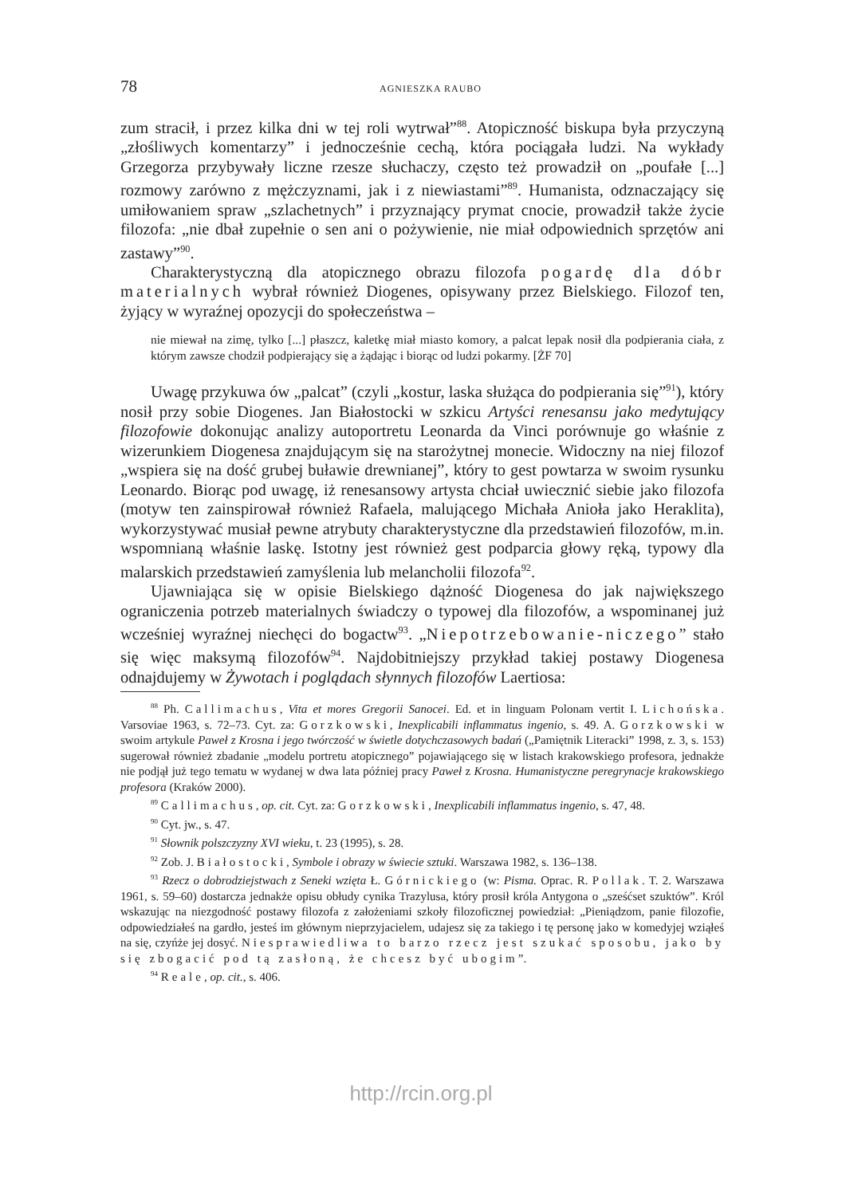78 AGNIESZKA RAUBO
zum stracił, i przez kilka dni w tej roli wytrwał”<sup>88</sup>. Atopiczność biskupa była przyczyną „złośliwych komentarzy” i jednocześnie cechą, która pociągała ludzi. Na wykłady Grzegorza przybywały liczne rzesze słuchaczy, często też prowadził on „poufałe [...] rozmowy zarówno z mężczyznami, jak i z niewiastami”<sup>89</sup>. Humanista, odznaczający się umiłowaniem spraw „szlachetnych” i przyznający prymat cnocie, prowadził także życie filozofa: „nie dbał zupełnie o sen ani o pożywienie, nie miał odpowiednich sprzętów ani zastawy”<sup>90</sup>.
Charakterystyczną dla atopicznego obrazu filozofa pogardę dla dóbr materialnych wybrał również Diogenes, opisywany przez Bielskiego. Filozof ten, żyjący w wyraźnej opozycji do społeczeństwa –
nie miewał na zimę, tylko [...] płaszcz, kaletkę miał miasto komory, a palcat lepak nosił dla podpierania ciała, z którym zawsze chodził podpierający się a żądając i biorąc od ludzi pokarmy. [ŻF 70]
Uwagę przykuwa ów „palcat” (czyli „kostur, laska służąca do podpierania się”<sup>91</sup>), który nosił przy sobie Diogenes. Jan Białostocki w szkicu Artyści renesansu jako medytujący filozofowie dokonując analizy autoportretu Leonarda da Vinci porównuje go właśnie z wizerunkiem Diogenesa znajdującym się na starożytnej monecie. Widoczny na niej filozof „wspiera się na dość grubej buławie drewnianej”, który to gest powtarza w swoim rysunku Leonardo. Biorąc pod uwagę, iż renesansowy artysta chciał uwiecznić siebie jako filozofa (motyw ten zainspirował również Rafaela, malującego Michała Anioła jako Heraklita), wykorzystywać musiał pewne atrybuty charakterystyczne dla przedstawień filozofów, m.in. wspomnianą właśnie laskę. Istotny jest również gest podparcia głowy ręką, typowy dla malarskich przedstawień zamyślenia lub melancholii filozofa<sup>92</sup>.
Ujawniająca się w opisie Bielskiego dążność Diogenesa do jak największego ograniczenia potrzeb materialnych świadczy o typowej dla filozofów, a wspominanej już wcześniej wyraźnej niechęci do bogactw<sup>93</sup>. „Niepotrzebowanie-niczego” stało się więc maksymą filozofów<sup>94</sup>. Najdobitniejszy przykład takiej postawy Diogenesa odnajdujemy w Żywotach i poglądach słynnych filozofów Laertiosa:
<sup>88</sup> Ph. Callimachus, Vita et mores Gregorii Sanocei. Ed. et in linguam Polonam vertit I. Lichońska. Varsoviae 1963, s. 72–73. Cyt. za: Gorzkowski, Inexplicabili inflammatus ingenio, s. 49. A. Gorzkowski w swoim artykule Paweł z Krosna i jego twórczość w świetle dotychczasowych badań („Pamiętnik Literacki” 1998, z. 3, s. 153) sugerował również zbadanie „modelu portretu atopicznego” pojawiającego się w listach krakowskiego profesora, jednakże nie podjął już tego tematu w wydanej w dwa lata później pracy Paweł z Krosna. Humanistyczne peregrynacje krakowskiego profesora (Kraków 2000).
<sup>89</sup> Callimachus, op. cit. Cyt. za: Gorzkowski, Inexplicabili inflammatus ingenio, s. 47, 48.
<sup>90</sup> Cyt. jw., s. 47.
<sup>91</sup> Słownik polszczyzny XVI wieku, t. 23 (1995), s. 28.
<sup>92</sup> Zob. J. Białostocki, Symbole i obrazy w świecie sztuki. Warszawa 1982, s. 136–138.
<sup>93</sup> Rzecz o dobrodziejstwach z Seneki wzięta Ł. Górnickiego (w: Pisma. Oprac. R. Pollak. T. 2. Warszawa 1961, s. 59–60) dostarcza jednakże opisu obłudy cynika Trazylusa, który prosił króla Antygona o „sześćset szuktów”. Król wskazując na niezgodność postawy filozofa z założeniami szkoły filozoficznej powiedział: „Pieniądzom, panie filozofie, odpowiedziałeś na gardło, jesteś im głównym nieprzyjacielem, udajesz się za takiego i tę personę jako w komedyjej wziąłeś na się, czyńże jej dosyć. Niesprawiedliwa to barzo rzecz jest szukać sposobu, jako by się zbogacić pod tą zasłoną, że chcesz być ubogim”.
<sup>94</sup> Reale, op. cit., s. 406.
http://rcin.org.pl